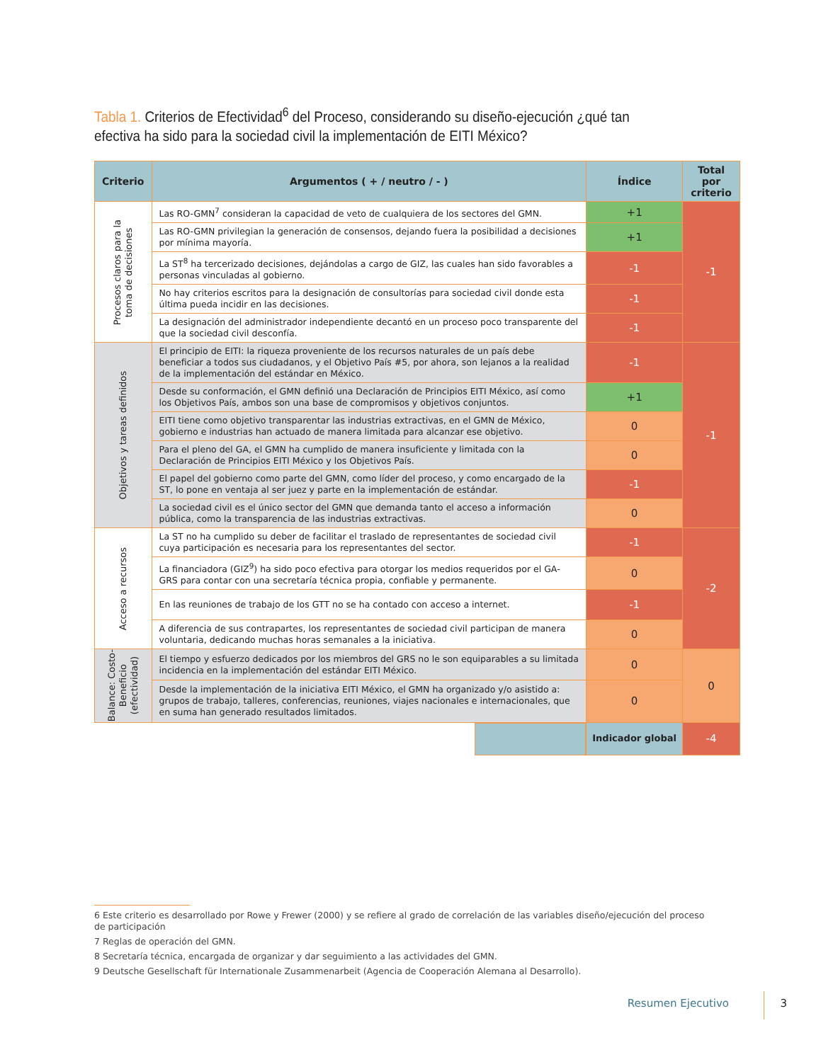Tabla 1. Criterios de Efectividad<sup>6</sup> del Proceso, considerando su diseño-ejecución ¿qué tan efectiva ha sido para la sociedad civil la implementación de EITI México?
| Criterio | Argumentos ( + / neutro / - ) | Índice | Total por criterio |
| --- | --- | --- | --- |
| Procesos claros para la toma de decisiones | Las RO-GMN<sup>7</sup> consideran la capacidad de veto de cualquiera de los sectores del GMN. | +1 | -1 |
| | Las RO-GMN privilegian la generación de consensos, dejando fuera la posibilidad a decisiones por mínima mayoría. | +1 | |
| | La ST<sup>8</sup> ha tercerizado decisiones, dejándolas a cargo de GIZ, las cuales han sido favorables a personas vinculadas al gobierno. | -1 | |
| | No hay criterios escritos para la designación de consultorías para sociedad civil donde esta última pueda incidir en las decisiones. | -1 | |
| | La designación del administrador independiente decantó en un proceso poco transparente del que la sociedad civil desconfía. | -1 | |
| Objetivos y tareas definidos | El principio de EITI: la riqueza proveniente de los recursos naturales de un país debe beneficiar a todos sus ciudadanos, y el Objetivo País #5, por ahora, son lejanos a la realidad de la implementación del estándar en México. | -1 | -1 |
| | Desde su conformación, el GMN definió una Declaración de Principios EITI México, así como los Objetivos País, ambos son una base de compromisos y objetivos conjuntos. | +1 | |
| | EITI tiene como objetivo transparentar las industrias extractivas, en el GMN de México, gobierno e industrias han actuado de manera limitada para alcanzar ese objetivo. | 0 | |
| | Para el pleno del GA, el GMN ha cumplido de manera insuficiente y limitada con la Declaración de Principios EITI México y los Objetivos País. | 0 | |
| | El papel del gobierno como parte del GMN, como líder del proceso, y como encargado de la ST, lo pone en ventaja al ser juez y parte en la implementación de estándar. | -1 | |
| | La sociedad civil es el único sector del GMN que demanda tanto el acceso a información pública, como la transparencia de las industrias extractivas. | 0 | |
| Acceso a recursos | La ST no ha cumplido su deber de facilitar el traslado de representantes de sociedad civil cuya participación es necesaria para los representantes del sector. | -1 | -2 |
| | La financiadora (GIZ<sup>9</sup>) ha sido poco efectiva para otorgar los medios requeridos por el GA-GRS para contar con una secretaría técnica propia, confiable y permanente. | 0 | |
| | En las reuniones de trabajo de los GTT no se ha contado con acceso a internet. | -1 | |
| | A diferencia de sus contrapartes, los representantes de sociedad civil participan de manera voluntaria, dedicando muchas horas semanales a la iniciativa. | 0 | |
| Balance: Costo- Beneficio (efectividad) | El tiempo y esfuerzo dedicados por los miembros del GRS no le son equiparables a su limitada incidencia en la implementación del estándar EITI México. | 0 | 0 |
| | Desde la implementación de la iniciativa EITI México, el GMN ha organizado y/o asistido a: grupos de trabajo, talleres, conferencias, reuniones, viajes nacionales e internacionales, que en suma han generado resultados limitados. | 0 | |
| | | Indicador global | -4 |
6 Este criterio es desarrollado por Rowe y Frewer (2000) y se refiere al grado de correlación de las variables diseño/ejecución del proceso de participación
7 Reglas de operación del GMN.
8 Secretaría técnica, encargada de organizar y dar seguimiento a las actividades del GMN.
9 Deutsche Gesellschaft für Internationale Zusammenarbeit (Agencia de Cooperación Alemana al Desarrollo).
Resumen Ejecutivo 3